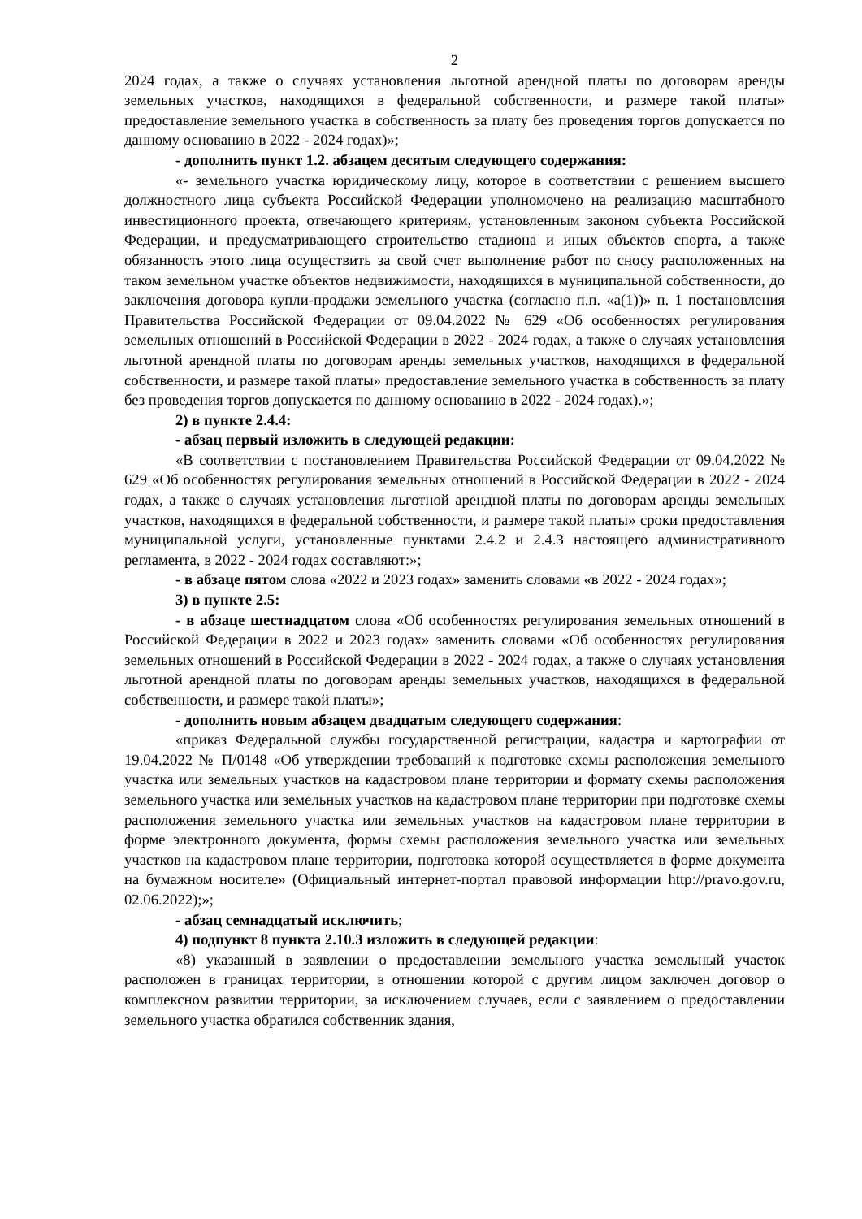2
2024 годах, а также о случаях установления льготной арендной платы по договорам аренды земельных участков, находящихся в федеральной собственности, и размере такой платы» предоставление земельного участка в собственность за плату без проведения торгов допускается по данному основанию в 2022 - 2024 годах)»;
- дополнить пункт 1.2. абзацем десятым следующего содержания:
«- земельного участка юридическому лицу, которое в соответствии с решением высшего должностного лица субъекта Российской Федерации уполномочено на реализацию масштабного инвестиционного проекта, отвечающего критериям, установленным законом субъекта Российской Федерации, и предусматривающего строительство стадиона и иных объектов спорта, а также обязанность этого лица осуществить за свой счет выполнение работ по сносу расположенных на таком земельном участке объектов недвижимости, находящихся в муниципальной собственности, до заключения договора купли-продажи земельного участка (согласно п.п. «а(1))» п. 1 постановления Правительства Российской Федерации от 09.04.2022 № 629 «Об особенностях регулирования земельных отношений в Российской Федерации в 2022 - 2024 годах, а также о случаях установления льготной арендной платы по договорам аренды земельных участков, находящихся в федеральной собственности, и размере такой платы» предоставление земельного участка в собственность за плату без проведения торгов допускается по данному основанию в 2022 - 2024 годах).»;
2) в пункте 2.4.4:
- абзац первый изложить в следующей редакции:
«В соответствии с постановлением Правительства Российской Федерации от 09.04.2022 № 629 «Об особенностях регулирования земельных отношений в Российской Федерации в 2022 - 2024 годах, а также о случаях установления льготной арендной платы по договорам аренды земельных участков, находящихся в федеральной собственности, и размере такой платы» сроки предоставления муниципальной услуги, установленные пунктами 2.4.2 и 2.4.3 настоящего административного регламента, в 2022 - 2024 годах составляют:»;
- в абзаце пятом слова «2022 и 2023 годах» заменить словами «в 2022 - 2024 годах»;
3) в пункте 2.5:
- в абзаце шестнадцатом слова «Об особенностях регулирования земельных отношений в Российской Федерации в 2022 и 2023 годах» заменить словами «Об особенностях регулирования земельных отношений в Российской Федерации в 2022 - 2024 годах, а также о случаях установления льготной арендной платы по договорам аренды земельных участков, находящихся в федеральной собственности, и размере такой платы»;
- дополнить новым абзацем двадцатым следующего содержания:
«приказ Федеральной службы государственной регистрации, кадастра и картографии от 19.04.2022 № П/0148 «Об утверждении требований к подготовке схемы расположения земельного участка или земельных участков на кадастровом плане территории и формату схемы расположения земельного участка или земельных участков на кадастровом плане территории при подготовке схемы расположения земельного участка или земельных участков на кадастровом плане территории в форме электронного документа, формы схемы расположения земельного участка или земельных участков на кадастровом плане территории, подготовка которой осуществляется в форме документа на бумажном носителе» (Официальный интернет-портал правовой информации http://pravo.gov.ru, 02.06.2022);»;
- абзац семнадцатый исключить;
4) подпункт 8 пункта 2.10.3 изложить в следующей редакции:
«8) указанный в заявлении о предоставлении земельного участка земельный участок расположен в границах территории, в отношении которой с другим лицом заключен договор о комплексном развитии территории, за исключением случаев, если с заявлением о предоставлении земельного участка обратился собственник здания,